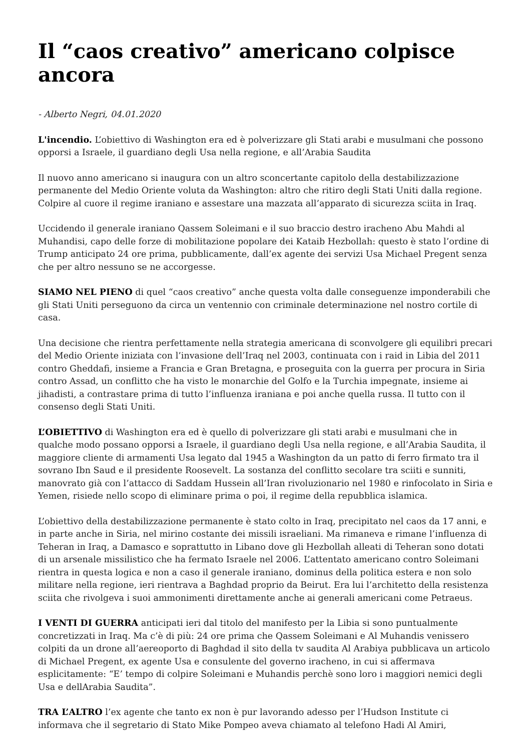Il “caos creativo” americano colpisce ancora
- Alberto Negri, 04.01.2020
L'incendio. L’obiettivo di Washington era ed è polverizzare gli Stati arabi e musulmani che possono opporsi a Israele, il guardiano degli Usa nella regione, e all’Arabia Saudita
Il nuovo anno americano si inaugura con un altro sconcertante capitolo della destabilizzazione permanente del Medio Oriente voluta da Washington: altro che ritiro degli Stati Uniti dalla regione. Colpire al cuore il regime iraniano e assestare una mazzata all’apparato di sicurezza sciita in Iraq.
Uccidendo il generale iraniano Qassem Soleimani e il suo braccio destro iracheno Abu Mahdi al Muhandisi, capo delle forze di mobilitazione popolare dei Kataib Hezbollah: questo è stato l’ordine di Trump anticipato 24 ore prima, pubblicamente, dall’ex agente dei servizi Usa Michael Pregent senza che per altro nessuno se ne accorgesse.
SIAMO NEL PIENO di quel “caos creativo” anche questa volta dalle conseguenze imponderabili che gli Stati Uniti perseguono da circa un ventennio con criminale determinazione nel nostro cortile di casa.
Una decisione che rientra perfettamente nella strategia americana di sconvolgere gli equilibri precari del Medio Oriente iniziata con l’invasione dell’Iraq nel 2003, continuata con i raid in Libia del 2011 contro Gheddafi, insieme a Francia e Gran Bretagna, e proseguita con la guerra per procura in Siria contro Assad, un conflitto che ha visto le monarchie del Golfo e la Turchia impegnate, insieme ai jihadisti, a contrastare prima di tutto l’influenza iraniana e poi anche quella russa. Il tutto con il consenso degli Stati Uniti.
L’OBIETTIVO di Washington era ed è quello di polverizzare gli stati arabi e musulmani che in qualche modo possano opporsi a Israele, il guardiano degli Usa nella regione, e all’Arabia Saudita, il maggiore cliente di armamenti Usa legato dal 1945 a Washington da un patto di ferro firmato tra il sovrano Ibn Saud e il presidente Roosevelt. La sostanza del conflitto secolare tra sciiti e sunniti, manovrato già con l’attacco di Saddam Hussein all’Iran rivoluzionario nel 1980 e rinfocolato in Siria e Yemen, risiede nello scopo di eliminare prima o poi, il regime della repubblica islamica.
L’obiettivo della destabilizzazione permanente è stato colto in Iraq, precipitato nel caos da 17 anni, e in parte anche in Siria, nel mirino costante dei missili israeliani. Ma rimaneva e rimane l’influenza di Teheran in Iraq, a Damasco e soprattutto in Libano dove gli Hezbollah alleati di Teheran sono dotati di un arsenale missilistico che ha fermato Israele nel 2006. L’attentato americano contro Soleimani rientra in questa logica e non a caso il generale iraniano, dominus della politica estera e non solo militare nella regione, ieri rientrava a Baghdad proprio da Beirut. Era lui l’architetto della resistenza sciita che rivolgeva i suoi ammonimenti direttamente anche ai generali americani come Petraeus.
I VENTI DI GUERRA anticipati ieri dal titolo del manifesto per la Libia si sono puntualmente concretizzati in Iraq. Ma c’è di più: 24 ore prima che Qassem Soleimani e Al Muhandis venissero colpiti da un drone all’aereoporto di Baghdad il sito della tv saudita Al Arabiya pubblicava un articolo di Michael Pregent, ex agente Usa e consulente del governo iracheno, in cui si affermava esplicitamente: “E’ tempo di colpire Soleimani e Muhandis perchè sono loro i maggiori nemici degli Usa e dellArabia Saudita”.
TRA L’ALTRO l’ex agente che tanto ex non è pur lavorando adesso per l’Hudson Institute ci informava che il segretario di Stato Mike Pompeo aveva chiamato al telefono Hadi Al Amiri,